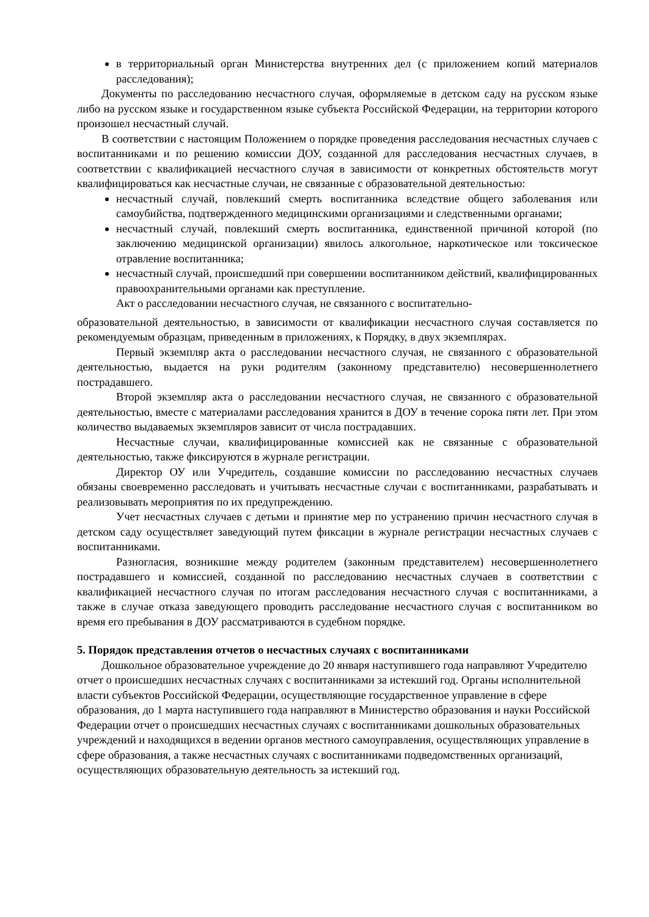в территориальный орган Министерства внутренних дел (с приложением копий материалов расследования);
Документы по расследованию несчастного случая, оформляемые в детском саду на русском языке либо на русском языке и государственном языке субъекта Российской Федерации, на территории которого произошел несчастный случай.
В соответствии с настоящим Положением о порядке проведения расследования несчастных случаев с воспитанниками и по решению комиссии ДОУ, созданной для расследования несчастных случаев, в соответствии с квалификацией несчастного случая в зависимости от конкретных обстоятельств могут квалифицироваться как несчастные случаи, не связанные с образовательной деятельностью:
несчастный случай, повлекший смерть воспитанника вследствие общего заболевания или самоубийства, подтвержденного медицинскими организациями и следственными органами;
несчастный случай, повлекший смерть воспитанника, единственной причиной которой (по заключению медицинской организации) явилось алкогольное, наркотическое или токсическое отравление воспитанника;
несчастный случай, происшедший при совершении воспитанником действий, квалифицированных правоохранительными органами как преступление.
Акт о расследовании несчастного случая, не связанного с воспитательно-
образовательной деятельностью, в зависимости от квалификации несчастного случая составляется по рекомендуемым образцам, приведенным в приложениях, к Порядку, в двух экземплярах.
Первый экземпляр акта о расследовании несчастного случая, не связанного с образовательной деятельностью, выдается на руки родителям (законному представителю) несовершеннолетнего пострадавшего.
Второй экземпляр акта о расследовании несчастного случая, не связанного с образовательной деятельностью, вместе с материалами расследования хранится в ДОУ в течение сорока пяти лет. При этом количество выдаваемых экземпляров зависит от числа пострадавших.
Несчастные случаи, квалифицированные комиссией как не связанные с образовательной деятельностью, также фиксируются в журнале регистрации.
Директор ОУ или Учредитель, создавшие комиссии по расследованию несчастных случаев обязаны своевременно расследовать и учитывать несчастные случаи с воспитанниками, разрабатывать и реализовывать мероприятия по их предупреждению.
Учет несчастных случаев с детьми и принятие мер по устранению причин несчастного случая в детском саду осуществляет заведующий путем фиксации в журнале регистрации несчастных случаев с воспитанниками.
Разногласия, возникшие между родителем (законным представителем) несовершеннолетнего пострадавшего и комиссией, созданной по расследованию несчастных случаев в соответствии с квалификацией несчастного случая по итогам расследования несчастного случая с воспитанниками, а также в случае отказа заведующего проводить расследование несчастного случая с воспитанником во время его пребывания в ДОУ рассматриваются в судебном порядке.
5. Порядок представления отчетов о несчастных случаях с воспитанниками
Дошкольное образовательное учреждение до 20 января наступившего года направляют Учредителю отчет о происшедших несчастных случаях с воспитанниками за истекший год. Органы исполнительной власти субъектов Российской Федерации, осуществляющие государственное управление в сфере образования, до 1 марта наступившего года направляют в Министерство образования и науки Российской Федерации отчет о происшедших несчастных случаях с воспитанниками дошкольных образовательных учреждений и находящихся в ведении органов местного самоуправления, осуществляющих управление в сфере образования, а также несчастных случаях с воспитанниками подведомственных организаций, осуществляющих образовательную деятельность за истекший год.